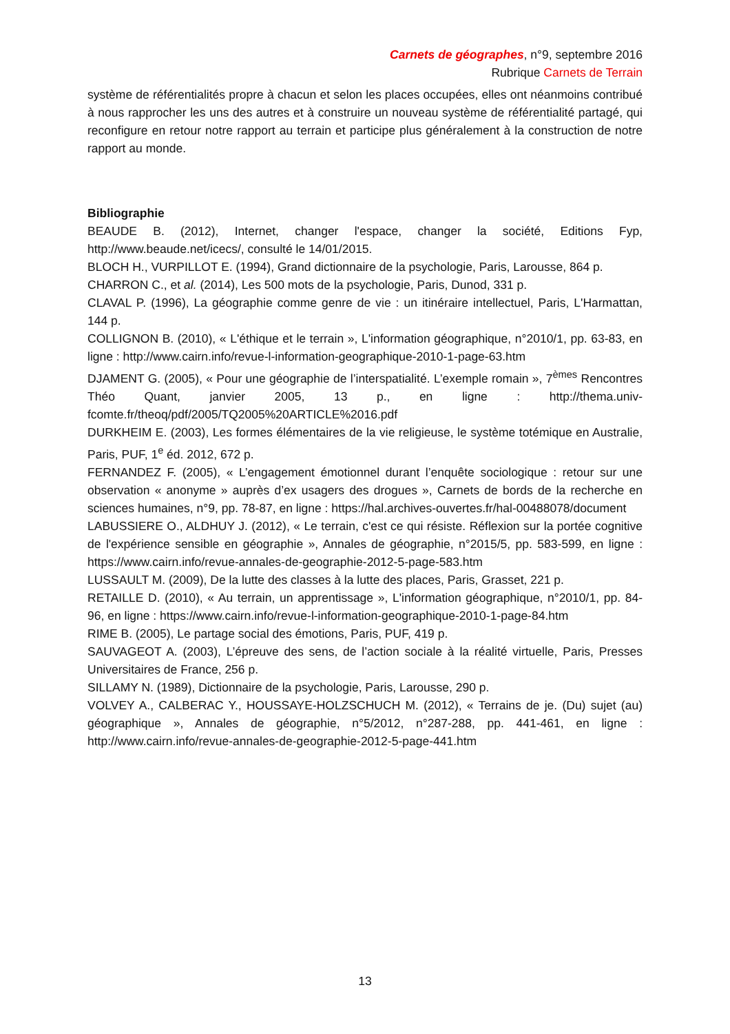Carnets de géographes, n°9, septembre 2016
Rubrique Carnets de Terrain
système de référentialités propre à chacun et selon les places occupées, elles ont néanmoins contribué à nous rapprocher les uns des autres et à construire un nouveau système de référentialité partagé, qui reconfigure en retour notre rapport au terrain et participe plus généralement à la construction de notre rapport au monde.
Bibliographie
BEAUDE B. (2012), Internet, changer l'espace, changer la société, Editions Fyp, http://www.beaude.net/icecs/, consulté le 14/01/2015.
BLOCH H., VURPILLOT E. (1994), Grand dictionnaire de la psychologie, Paris, Larousse, 864 p.
CHARRON C., et al. (2014), Les 500 mots de la psychologie, Paris, Dunod, 331 p.
CLAVAL P. (1996), La géographie comme genre de vie : un itinéraire intellectuel, Paris, L'Harmattan, 144 p.
COLLIGNON B. (2010), « L'éthique et le terrain », L'information géographique, n°2010/1, pp. 63-83, en ligne : http://www.cairn.info/revue-l-information-geographique-2010-1-page-63.htm
DJAMENT G. (2005), « Pour une géographie de l’interspatialité. L’exemple romain », 7<sup>èmes</sup> Rencontres Théo Quant, janvier 2005, 13 p., en ligne : http://thema.univ-fcomte.fr/theoq/pdf/2005/TQ2005%20ARTICLE%2016.pdf
DURKHEIM E. (2003), Les formes élémentaires de la vie religieuse, le système totémique en Australie, Paris, PUF, 1<sup>e</sup> éd. 2012, 672 p.
FERNANDEZ F. (2005), « L’engagement émotionnel durant l’enquête sociologique : retour sur une observation « anonyme » auprès d’ex usagers des drogues », Carnets de bords de la recherche en sciences humaines, n°9, pp. 78-87, en ligne : https://hal.archives-ouvertes.fr/hal-00488078/document
LABUSSIERE O., ALDHUY J. (2012), « Le terrain, c'est ce qui résiste. Réflexion sur la portée cognitive de l'expérience sensible en géographie », Annales de géographie, n°2015/5, pp. 583-599, en ligne : https://www.cairn.info/revue-annales-de-geographie-2012-5-page-583.htm
LUSSAULT M. (2009), De la lutte des classes à la lutte des places, Paris, Grasset, 221 p.
RETAILLE D. (2010), « Au terrain, un apprentissage », L'information géographique, n°2010/1, pp. 84-96, en ligne : https://www.cairn.info/revue-l-information-geographique-2010-1-page-84.htm
RIME B. (2005), Le partage social des émotions, Paris, PUF, 419 p.
SAUVAGEOT A. (2003), L’épreuve des sens, de l’action sociale à la réalité virtuelle, Paris, Presses Universitaires de France, 256 p.
SILLAMY N. (1989), Dictionnaire de la psychologie, Paris, Larousse, 290 p.
VOLVEY A., CALBERAC Y., HOUSSAYE-HOLZSCHUCH M. (2012), « Terrains de je. (Du) sujet (au) géographique », Annales de géographie, n°5/2012, n°287-288, pp. 441-461, en ligne : http://www.cairn.info/revue-annales-de-geographie-2012-5-page-441.htm
13